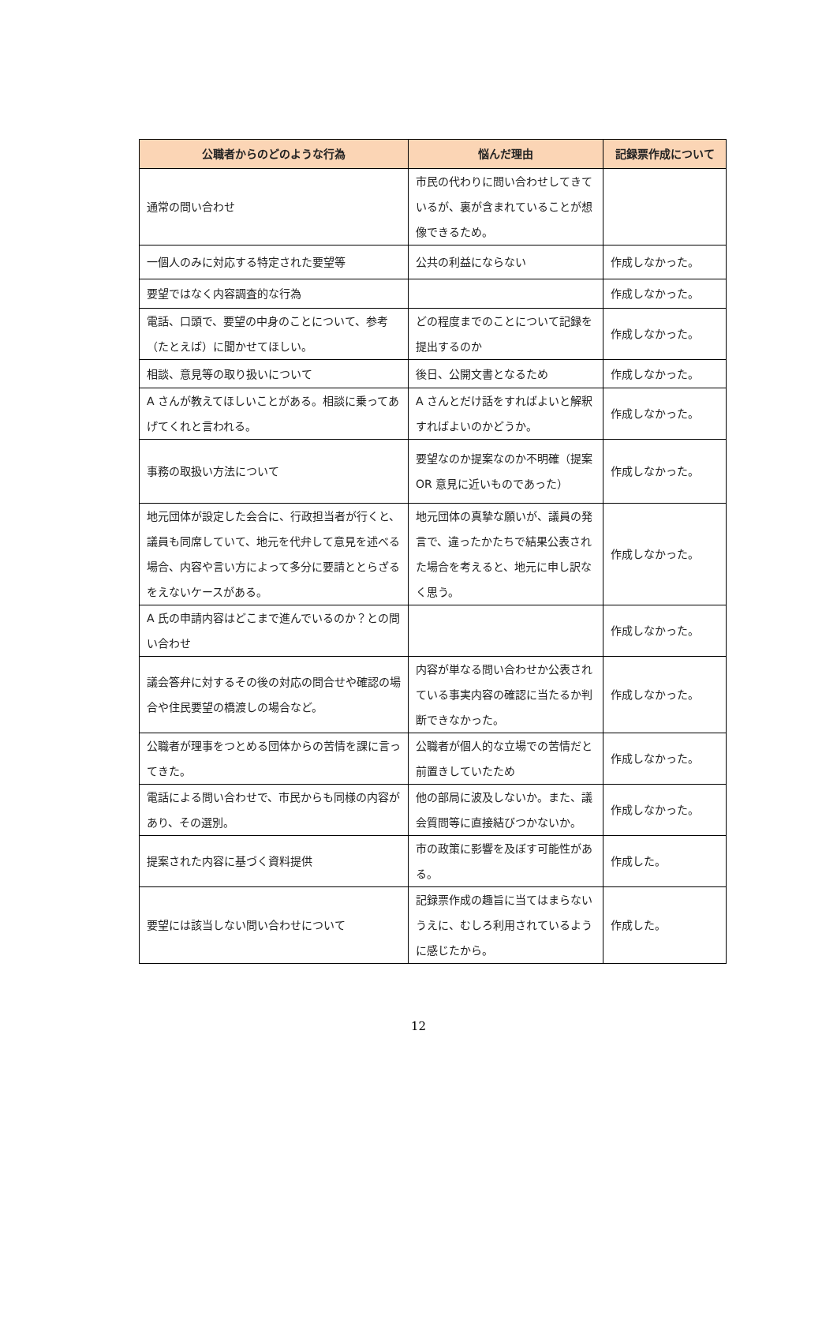| 公職者からのどのような行為 | 悩んだ理由 | 記録票作成について |
| --- | --- | --- |
| 通常の問い合わせ | 市民の代わりに問い合わせしてきているが、裏が含まれていることが想像できるため。 | |
| 一個人のみに対応する特定された要望等 | 公共の利益にならない | 作成しなかった。 |
| 要望ではなく内容調査的な行為 | | 作成しなかった。 |
| 電話、口頭で、要望の中身のことについて、参考（たとえば）に聞かせてほしい。 | どの程度までのことについて記録を提出するのか | 作成しなかった。 |
| 相談、意見等の取り扱いについて | 後日、公開文書となるため | 作成しなかった。 |
| A さんが教えてほしいことがある。相談に乗ってあげてくれと言われる。 | A さんとだけ話をすればよいと解釈すればよいのかどうか。 | 作成しなかった。 |
| 事務の取扱い方法について | 要望なのか提案なのか不明確（提案 OR 意見に近いものであった） | 作成しなかった。 |
| 地元団体が設定した会合に、行政担当者が行くと、議員も同席していて、地元を代弁して意見を述べる場合、内容や言い方によって多分に要請ととらざるをえないケースがある。 | 地元団体の真摯な願いが、議員の発言で、違ったかたちで結果公表された場合を考えると、地元に申し訳なく思う。 | 作成しなかった。 |
| A 氏の申請内容はどこまで進んでいるのか？との問い合わせ | | 作成しなかった。 |
| 議会答弁に対するその後の対応の問合せや確認の場合や住民要望の橋渡しの場合など。 | 内容が単なる問い合わせか公表されている事実内容の確認に当たるか判断できなかった。 | 作成しなかった。 |
| 公職者が理事をつとめる団体からの苦情を課に言ってきた。 | 公職者が個人的な立場での苦情だと前置きしていたため | 作成しなかった。 |
| 電話による問い合わせで、市民からも同様の内容があり、その選別。 | 他の部局に波及しないか。また、議会質問等に直接結びつかないか。 | 作成しなかった。 |
| 提案された内容に基づく資料提供 | 市の政策に影響を及ぼす可能性がある。 | 作成した。 |
| 要望には該当しない問い合わせについて | 記録票作成の趣旨に当てはまらないうえに、むしろ利用されているように感じたから。 | 作成した。 |
12